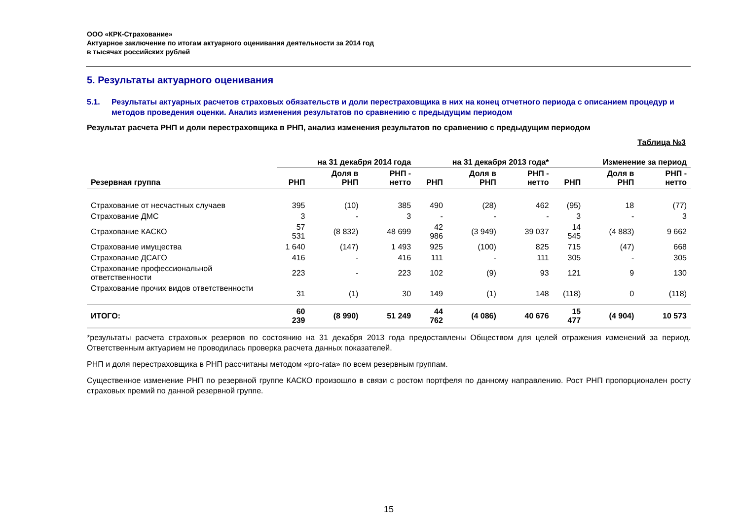ООО «КРК-Страхование»
Актуарное заключение по итогам актуарного оценивания деятельности за 2014 год
в тысячах российских рублей
5. Результаты актуарного оценивания
5.1. Результаты актуарных расчетов страховых обязательств и доли перестраховщика в них на конец отчетного периода с описанием процедур и методов проведения оценки. Анализ изменения результатов по сравнению с предыдущим периодом
Результат расчета РНП и доли перестраховщика в РНП, анализ изменения результатов по сравнению с предыдущим периодом
Таблица №3
| | на 31 декабря 2014 года | | | на 31 декабря 2013 года* | | | Изменение за период | | |
| --- | --- | --- | --- | --- | --- | --- | --- | --- | --- |
| Резервная группа | РНП | Доля в РНП | РНП - нетто | РНП | Доля в РНП | РНП - нетто | РНП | Доля в РНП | РНП - нетто |
| Страхование от несчастных случаев | 395 | (10) | 385 | 490 | (28) | 462 | (95) | 18 | (77) |
| Страхование ДМС | 3 | - | 3 | - | - | - | 3 | - | 3 |
| Страхование КАСКО | 57 531 | (8 832) | 48 699 | 42 986 | (3 949) | 39 037 | 14 545 | (4 883) | 9 662 |
| Страхование имущества | 1 640 | (147) | 1 493 | 925 | (100) | 825 | 715 | (47) | 668 |
| Страхование ДСАГО | 416 | - | 416 | 111 | - | 111 | 305 | - | 305 |
| Страхование профессиональной ответственности | 223 | - | 223 | 102 | (9) | 93 | 121 | 9 | 130 |
| Страхование прочих видов ответственности | 31 | (1) | 30 | 149 | (1) | 148 | (118) | 0 | (118) |
| ИТОГО: | 60 239 | (8 990) | 51 249 | 44 762 | (4 086) | 40 676 | 15 477 | (4 904) | 10 573 |
*результаты расчета страховых резервов по состоянию на 31 декабря 2013 года предоставлены Обществом для целей отражения изменений за период. Ответственным актуарием не проводилась проверка расчета данных показателей.
РНП и доля перестраховщика в РНП рассчитаны методом «pro-rata» по всем резервным группам.
Существенное изменение РНП по резервной группе КАСКО произошло в связи с ростом портфеля по данному направлению. Рост РНП пропорционален росту страховых премий по данной резервной группе.
15